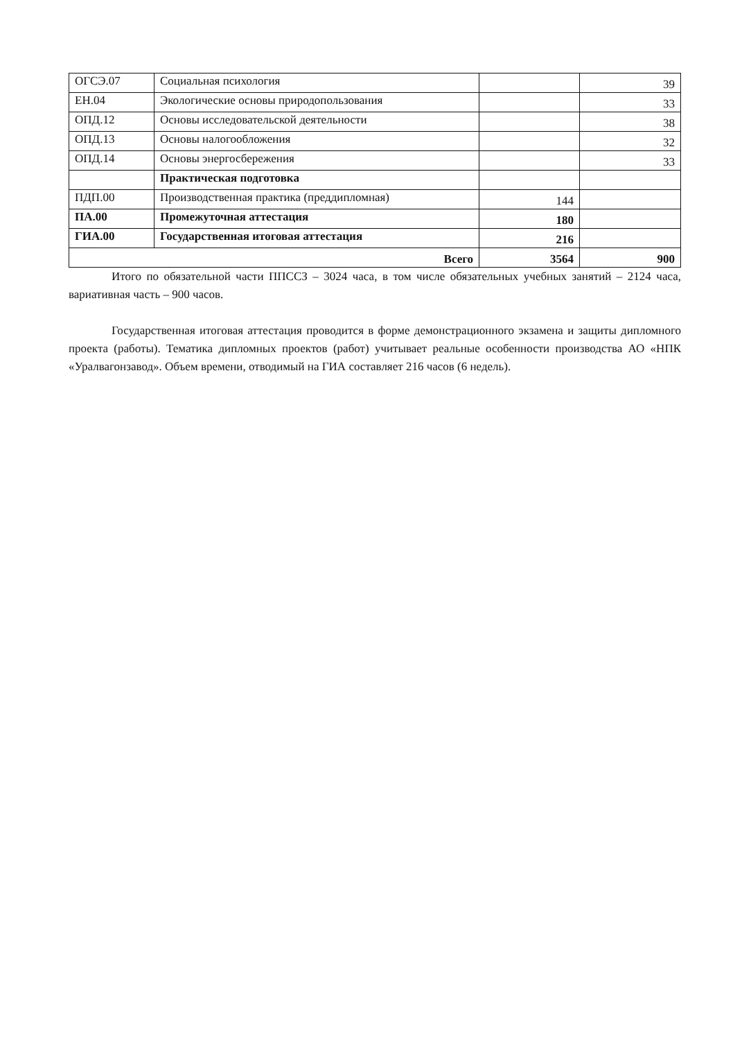| ОГСЭ.07 | Социальная психология | | 39 |
| ЕН.04 | Экологические основы природопользования | | 33 |
| ОПД.12 | Основы исследовательской деятельности | | 38 |
| ОПД.13 | Основы налогообложения | | 32 |
| ОПД.14 | Основы энергосбережения | | 33 |
| | Практическая подготовка | | |
| ПДП.00 | Производственная практика (преддипломная) | 144 | |
| ПА.00 | Промежуточная аттестация | 180 | |
| ГИА.00 | Государственная итоговая аттестация | 216 | |
| Всего | | 3564 | 900 |
Итого по обязательной части ППССЗ – 3024 часа, в том числе обязательных учебных занятий – 2124 часа, вариативная часть – 900 часов.
Государственная итоговая аттестация проводится в форме демонстрационного экзамена и защиты дипломного проекта (работы). Тематика дипломных проектов (работ) учитывает реальные особенности производства АО «НПК «Уралвагонзавод». Объем времени, отводимый на ГИА составляет 216 часов (6 недель).